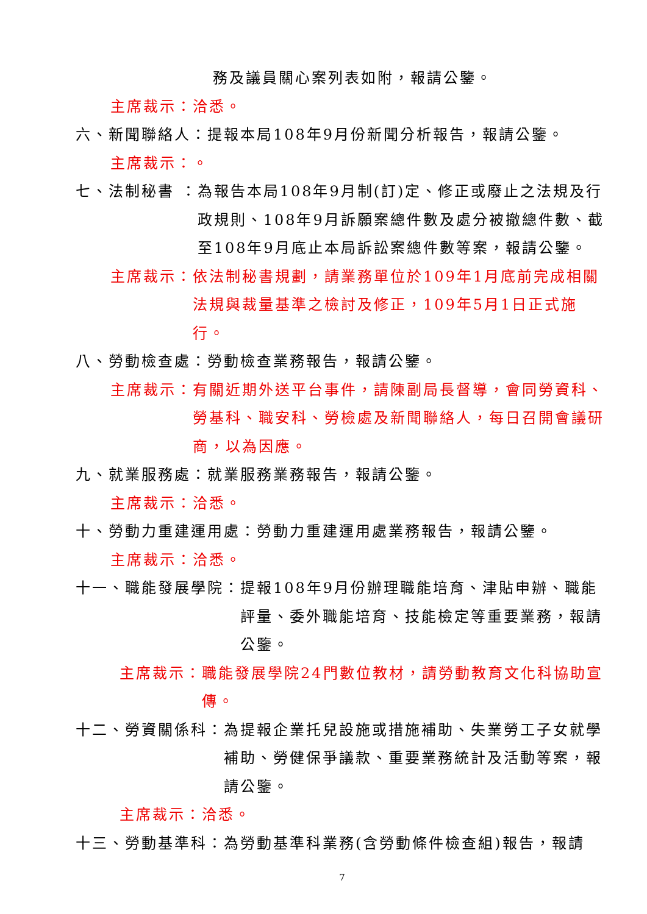務及議員關心案列表如附，報請公鑒。
主席裁示：洽悉。
六、新聞聯絡人：提報本局108年9月份新聞分析報告，報請公鑒。
主席裁示：。
七、法制秘書 ： 為報告本局108年9月制(訂)定、修正或廢止之法規及行政規則、108年9月訴願案總件數及處分被撤總件數、截至108年9月底止本局訴訟案總件數等案，報請公鑒。
主席裁示： 依法制秘書規劃，請業務單位於109年1月底前完成相關法規與裁量基準之檢討及修正，109年5月1日正式施行。
八、勞動檢查處：勞動檢查業務報告，報請公鑒。
主席裁示： 有關近期外送平台事件，請陳副局長督導，會同勞資科、勞基科、職安科、勞檢處及新聞聯絡人，每日召開會議研商，以為因應。
九、就業服務處：就業服務業務報告，報請公鑒。
主席裁示：洽悉。
十、勞動力重建運用處：勞動力重建運用處業務報告，報請公鑒。
主席裁示：洽悉。
十一、職能發展學院： 提報108年9月份辦理職能培育、津貼申辦、職能評量、委外職能培育、技能檢定等重要業務，報請公鑒。
主席裁示： 職能發展學院24門數位教材，請勞動教育文化科協助宣傳。
十二、勞資關係科： 為提報企業托兒設施或措施補助、失業勞工子女就學補助、勞健保爭議款、重要業務統計及活動等案，報請公鑒。
主席裁示：洽悉。
十三、勞動基準科：為勞動基準科業務(含勞動條件檢查組)報告，報請
7